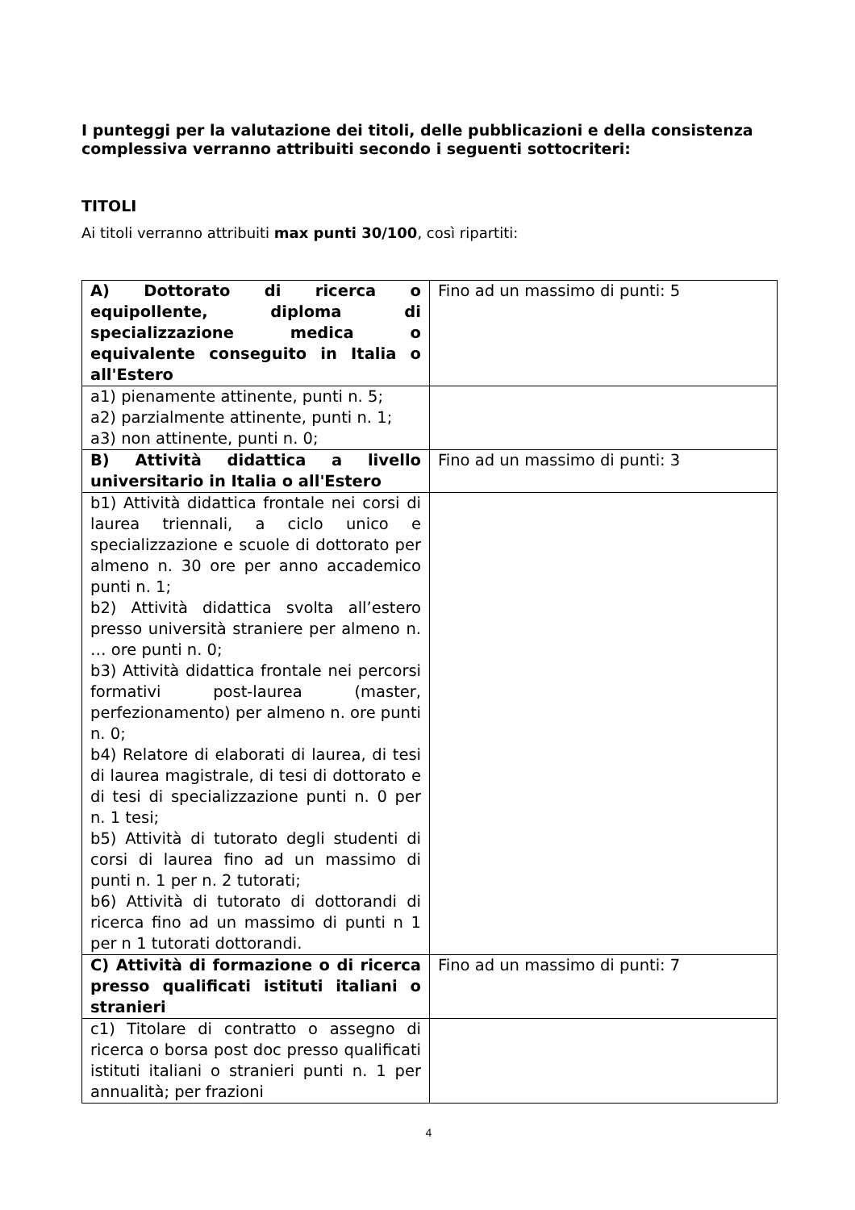I punteggi per la valutazione dei titoli, delle pubblicazioni e della consistenza complessiva verranno attribuiti secondo i seguenti sottocriteri:
TITOLI
Ai titoli verranno attribuiti max punti 30/100, così ripartiti:
| A) Dottorato di ricerca o equipollente, diploma di specializzazione medica o equivalente conseguito in Italia o all'Estero | Fino ad un massimo di punti: 5 |
| a1) pienamente attinente, punti n. 5; a2) parzialmente attinente, punti n. 1; a3) non attinente, punti n. 0; | |
| B) Attività didattica a livello universitario in Italia o all'Estero | Fino ad un massimo di punti: 3 |
| b1) Attività didattica frontale nei corsi di laurea triennali, a ciclo unico e specializzazione e scuole di dottorato per almeno n. 30 ore per anno accademico punti n. 1; b2) Attività didattica svolta all’estero presso università straniere per almeno n. … ore punti n. 0; b3) Attività didattica frontale nei percorsi formativi post-laurea (master, perfezionamento) per almeno n. ore punti n. 0; b4) Relatore di elaborati di laurea, di tesi di laurea magistrale, di tesi di dottorato e di tesi di specializzazione punti n. 0 per n. 1 tesi; b5) Attività di tutorato degli studenti di corsi di laurea fino ad un massimo di punti n. 1 per n. 2 tutorati; b6) Attività di tutorato di dottorandi di ricerca fino ad un massimo di punti n 1 per n 1 tutorati dottorandi. | |
| C) Attività di formazione o di ricerca presso qualificati istituti italiani o stranieri | Fino ad un massimo di punti: 7 |
| c1) Titolare di contratto o assegno di ricerca o borsa post doc presso qualificati istituti italiani o stranieri punti n. 1 per annualità; per frazioni | |
4